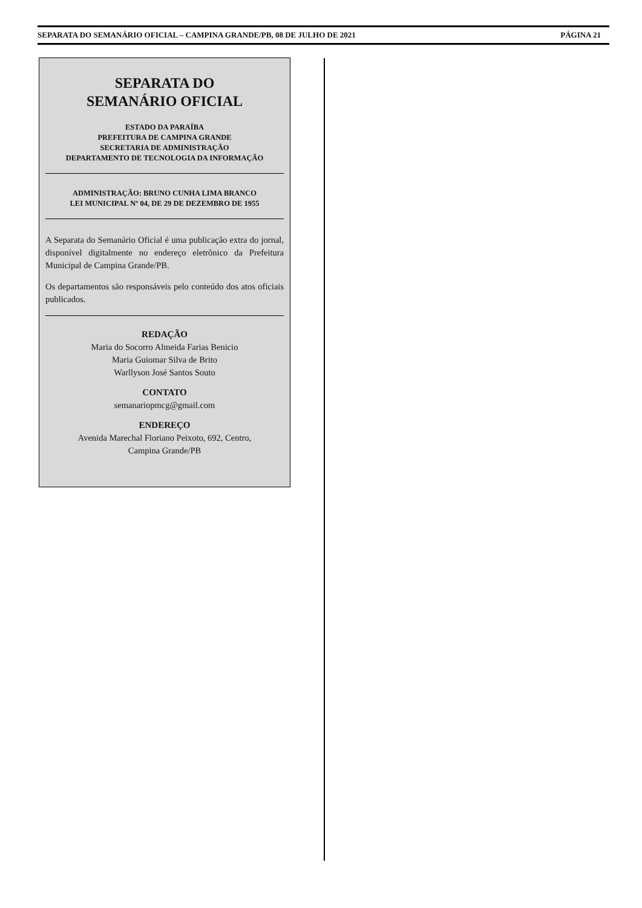SEPARATA DO SEMANÁRIO OFICIAL – CAMPINA GRANDE/PB, 08 DE JULHO DE 2021 PÁGINA 21
SEPARATA DO
SEMANÁRIO OFICIAL
ESTADO DA PARAÍBA
PREFEITURA DE CAMPINA GRANDE
SECRETARIA DE ADMINISTRAÇÃO
DEPARTAMENTO DE TECNOLOGIA DA INFORMAÇÃO
ADMINISTRAÇÃO: BRUNO CUNHA LIMA BRANCO
LEI MUNICIPAL Nº 04, DE 29 DE DEZEMBRO DE 1955
A Separata do Semanário Oficial é uma publicação extra do jornal, disponível digitalmente no endereço eletrônico da Prefeitura Municipal de Campina Grande/PB.
Os departamentos são responsáveis pelo conteúdo dos atos oficiais publicados.
REDAÇÃO
Maria do Socorro Almeida Farias Benicio
Maria Guiomar Silva de Brito
Warllyson José Santos Souto
CONTATO
semanariopmcg@gmail.com
ENDEREÇO
Avenida Marechal Floriano Peixoto, 692, Centro,
Campina Grande/PB